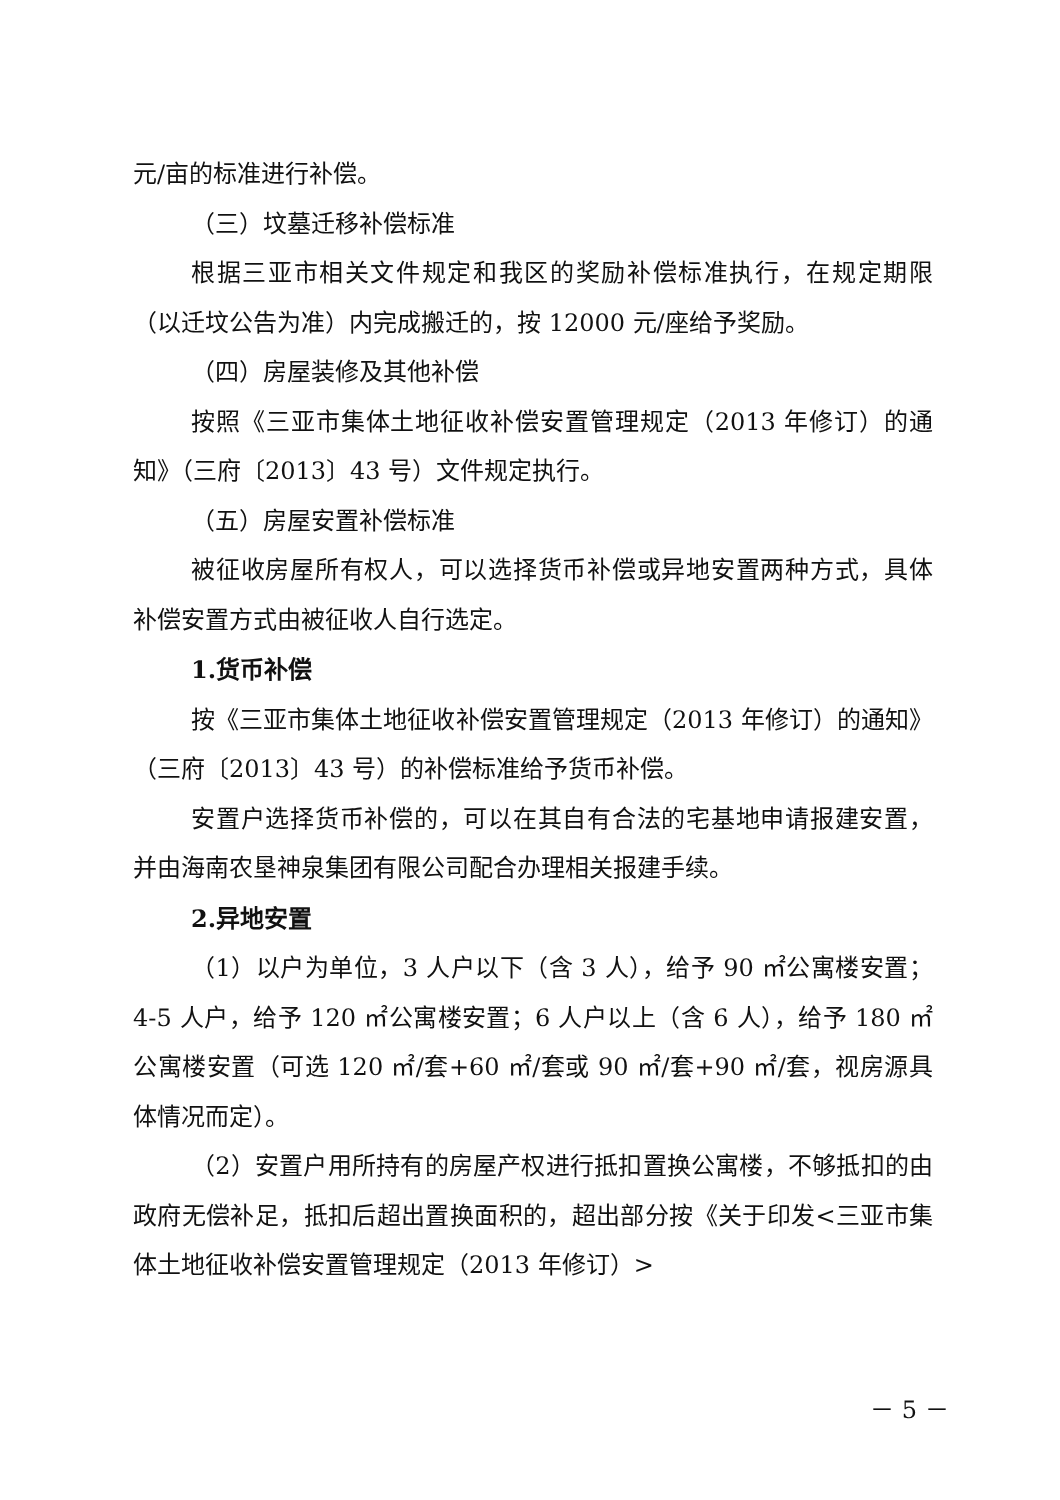元/亩的标准进行补偿。
（三）坟墓迁移补偿标准
根据三亚市相关文件规定和我区的奖励补偿标准执行，在规定期限（以迁坟公告为准）内完成搬迁的，按 12000 元/座给予奖励。
（四）房屋装修及其他补偿
按照《三亚市集体土地征收补偿安置管理规定（2013 年修订）的通知》（三府〔2013〕43 号）文件规定执行。
（五）房屋安置补偿标准
被征收房屋所有权人，可以选择货币补偿或异地安置两种方式，具体补偿安置方式由被征收人自行选定。
1.货币补偿
按《三亚市集体土地征收补偿安置管理规定（2013 年修订）的通知》（三府〔2013〕43 号）的补偿标准给予货币补偿。
安置户选择货币补偿的，可以在其自有合法的宅基地申请报建安置，并由海南农垦神泉集团有限公司配合办理相关报建手续。
2.异地安置
（1）以户为单位，3 人户以下（含 3 人），给予 90 ㎡公寓楼安置；4-5 人户，给予 120 ㎡公寓楼安置；6 人户以上（含 6 人），给予 180 ㎡公寓楼安置（可选 120 ㎡/套+60 ㎡/套或 90 ㎡/套+90 ㎡/套，视房源具体情况而定）。
（2）安置户用所持有的房屋产权进行抵扣置换公寓楼，不够抵扣的由政府无偿补足，抵扣后超出置换面积的，超出部分按《关于印发<三亚市集体土地征收补偿安置管理规定（2013 年修订）>
－ 5 －